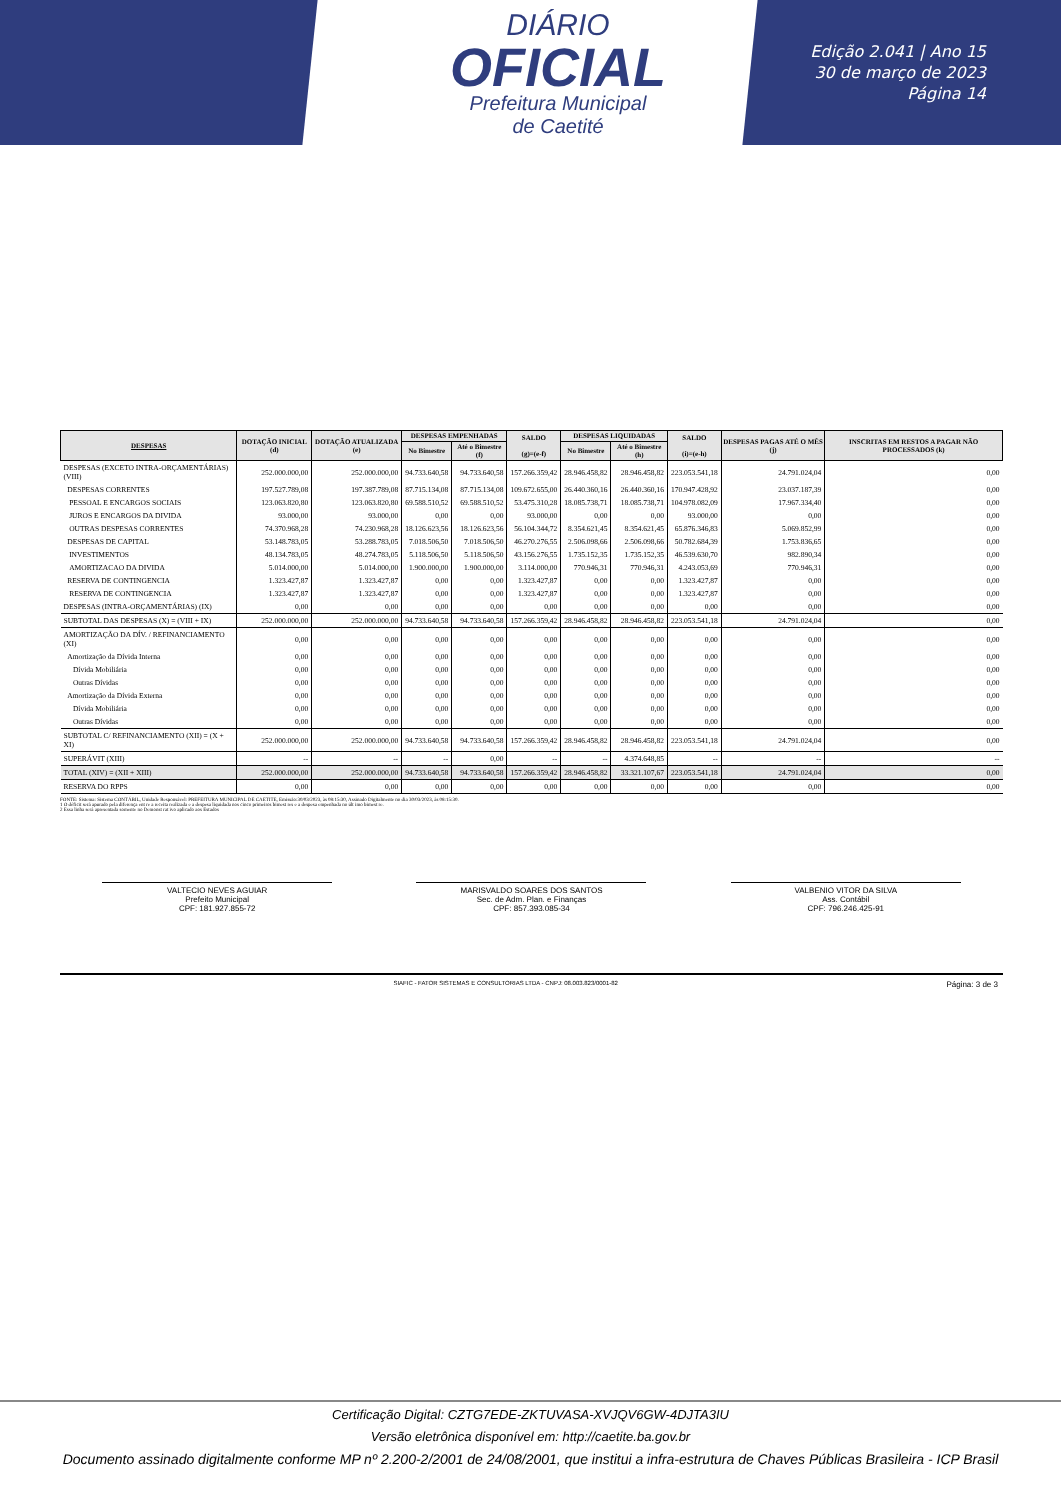DIÁRIO
OFICIAL
Prefeitura Municipal
de Caetité
Edição 2.041 | Ano 15
30 de março de 2023
Página 14
| DESPESAS | DOTAÇÃO INICIAL (d) | DOTAÇÃO ATUALIZADA (e) | DESPESAS EMPENHADAS | | SALDO (g)=(e-f) | DESPESAS LIQUIDADAS | | SALDO (i)=(e-h) | DESPESAS PAGAS ATÉ O MÊS (j) | INSCRITAS EM RESTOS A PAGAR NÃO PROCESSADOS (k) |
| --- | --- | --- | --- | --- | --- | --- | --- | --- | --- | --- |
| | | | No Bimestre | Até o Bimestre (f) | | No Bimestre | Até o Bimestre (h) | | | |
| DESPESAS (EXCETO INTRA-ORÇAMENTÁRIAS) (VIII) | 252.000.000,00 | 252.000.000,00 | 94.733.640,58 | 94.733.640,58 | 157.266.359,42 | 28.946.458,82 | 28.946.458,82 | 223.053.541,18 | 24.791.024,04 | 0,00 |
| DESPESAS CORRENTES | 197.527.789,08 | 197.387.789,08 | 87.715.134,08 | 87.715.134,08 | 109.672.655,00 | 26.440.360,16 | 26.440.360,16 | 170.947.428,92 | 23.037.187,39 | 0,00 |
| PESSOAL E ENCARGOS SOCIAIS | 123.063.820,80 | 123.063.820,80 | 69.588.510,52 | 69.588.510,52 | 53.475.310,28 | 18.085.738,71 | 18.085.738,71 | 104.978.082,09 | 17.967.334,40 | 0,00 |
| JUROS E ENCARGOS DA DIVIDA | 93.000,00 | 93.000,00 | 0,00 | 0,00 | 93.000,00 | 0,00 | 0,00 | 93.000,00 | 0,00 | 0,00 |
| OUTRAS DESPESAS CORRENTES | 74.370.968,28 | 74.230.968,28 | 18.126.623,56 | 18.126.623,56 | 56.104.344,72 | 8.354.621,45 | 8.354.621,45 | 65.876.346,83 | 5.069.852,99 | 0,00 |
| DESPESAS DE CAPITAL | 53.148.783,05 | 53.288.783,05 | 7.018.506,50 | 7.018.506,50 | 46.270.276,55 | 2.506.098,66 | 2.506.098,66 | 50.782.684,39 | 1.753.836,65 | 0,00 |
| INVESTIMENTOS | 48.134.783,05 | 48.274.783,05 | 5.118.506,50 | 5.118.506,50 | 43.156.276,55 | 1.735.152,35 | 1.735.152,35 | 46.539.630,70 | 982.890,34 | 0,00 |
| AMORTIZACAO DA DIVIDA | 5.014.000,00 | 5.014.000,00 | 1.900.000,00 | 1.900.000,00 | 3.114.000,00 | 770.946,31 | 770.946,31 | 4.243.053,69 | 770.946,31 | 0,00 |
| RESERVA DE CONTINGENCIA | 1.323.427,87 | 1.323.427,87 | 0,00 | 0,00 | 1.323.427,87 | 0,00 | 0,00 | 1.323.427,87 | 0,00 | 0,00 |
| RESERVA DE CONTINGENCIA | 1.323.427,87 | 1.323.427,87 | 0,00 | 0,00 | 1.323.427,87 | 0,00 | 0,00 | 1.323.427,87 | 0,00 | 0,00 |
| DESPESAS (INTRA-ORÇAMENTÁRIAS) (IX) | 0,00 | 0,00 | 0,00 | 0,00 | 0,00 | 0,00 | 0,00 | 0,00 | 0,00 | 0,00 |
| SUBTOTAL DAS DESPESAS (X) = (VIII + IX) | 252.000.000,00 | 252.000.000,00 | 94.733.640,58 | 94.733.640,58 | 157.266.359,42 | 28.946.458,82 | 28.946.458,82 | 223.053.541,18 | 24.791.024,04 | 0,00 |
| AMORTIZAÇÃO DA DÍV. / REFINANCIAMENTO (XI) | 0,00 | 0,00 | 0,00 | 0,00 | 0,00 | 0,00 | 0,00 | 0,00 | 0,00 | 0,00 |
| Amortização da Dívida Interna | 0,00 | 0,00 | 0,00 | 0,00 | 0,00 | 0,00 | 0,00 | 0,00 | 0,00 | 0,00 |
| Dívida Mobiliária | 0,00 | 0,00 | 0,00 | 0,00 | 0,00 | 0,00 | 0,00 | 0,00 | 0,00 | 0,00 |
| Outras Dívidas | 0,00 | 0,00 | 0,00 | 0,00 | 0,00 | 0,00 | 0,00 | 0,00 | 0,00 | 0,00 |
| Amortização da Dívida Externa | 0,00 | 0,00 | 0,00 | 0,00 | 0,00 | 0,00 | 0,00 | 0,00 | 0,00 | 0,00 |
| Dívida Mobiliária | 0,00 | 0,00 | 0,00 | 0,00 | 0,00 | 0,00 | 0,00 | 0,00 | 0,00 | 0,00 |
| Outras Dívidas | 0,00 | 0,00 | 0,00 | 0,00 | 0,00 | 0,00 | 0,00 | 0,00 | 0,00 | 0,00 |
| SUBTOTAL C/ REFINANCIAMENTO (XII) = (X + XI) | 252.000.000,00 | 252.000.000,00 | 94.733.640,58 | 94.733.640,58 | 157.266.359,42 | 28.946.458,82 | 28.946.458,82 | 223.053.541,18 | 24.791.024,04 | 0,00 |
| SUPERÁVIT (XIII) | -- | -- | -- | 0,00 | -- | -- | 4.374.648,85 | -- | -- | -- |
| TOTAL (XIV) = (XII + XIII) | 252.000.000,00 | 252.000.000,00 | 94.733.640,58 | 94.733.640,58 | 157.266.359,42 | 28.946.458,82 | 33.321.107,67 | 223.053.541,18 | 24.791.024,04 | 0,00 |
| RESERVA DO RPPS | 0,00 | 0,00 | 0,00 | 0,00 | 0,00 | 0,00 | 0,00 | 0,00 | 0,00 | 0,00 |
FONTE: Sistema: Sistema CONTÁBIL, Unidade Responsável: PREFEITURA MUNICIPAL DE CAETITE, Emissão:30/03/2023, às 08:15:30, Assinado Digitalmente no dia 30/03/2023, às 08:15:30.
1 O déficit será apurado pela diferença ent re a receita realizada e a despesa liquidada nos cinco primeiros bimest res e a despesa empenhada no últ imo bimest re.
2 Essa linha será apresentada somente no Demonst rat ivo aplicado aos Estados
VALTECIO NEVES AGUIAR
Prefeito Municipal
CPF: 181.927.855-72
MARISVALDO SOARES DOS SANTOS
Sec. de Adm. Plan. e Finanças
CPF: 857.393.085-34
VALBENIO VITOR DA SILVA
Ass. Contábil
CPF: 796.246.425-91
SIAFIC - FATOR SISTEMAS E CONSULTORIAS LTDA - CNPJ: 08.003.823/0001-82 Página: 3 de 3
Certificação Digital: CZTG7EDE-ZKTUVASA-XVJQV6GW-4DJTA3IU
Versão eletrônica disponível em: http://caetite.ba.gov.br
Documento assinado digitalmente conforme MP nº 2.200-2/2001 de 24/08/2001, que institui a infra-estrutura de Chaves Públicas Brasileira - ICP Brasil